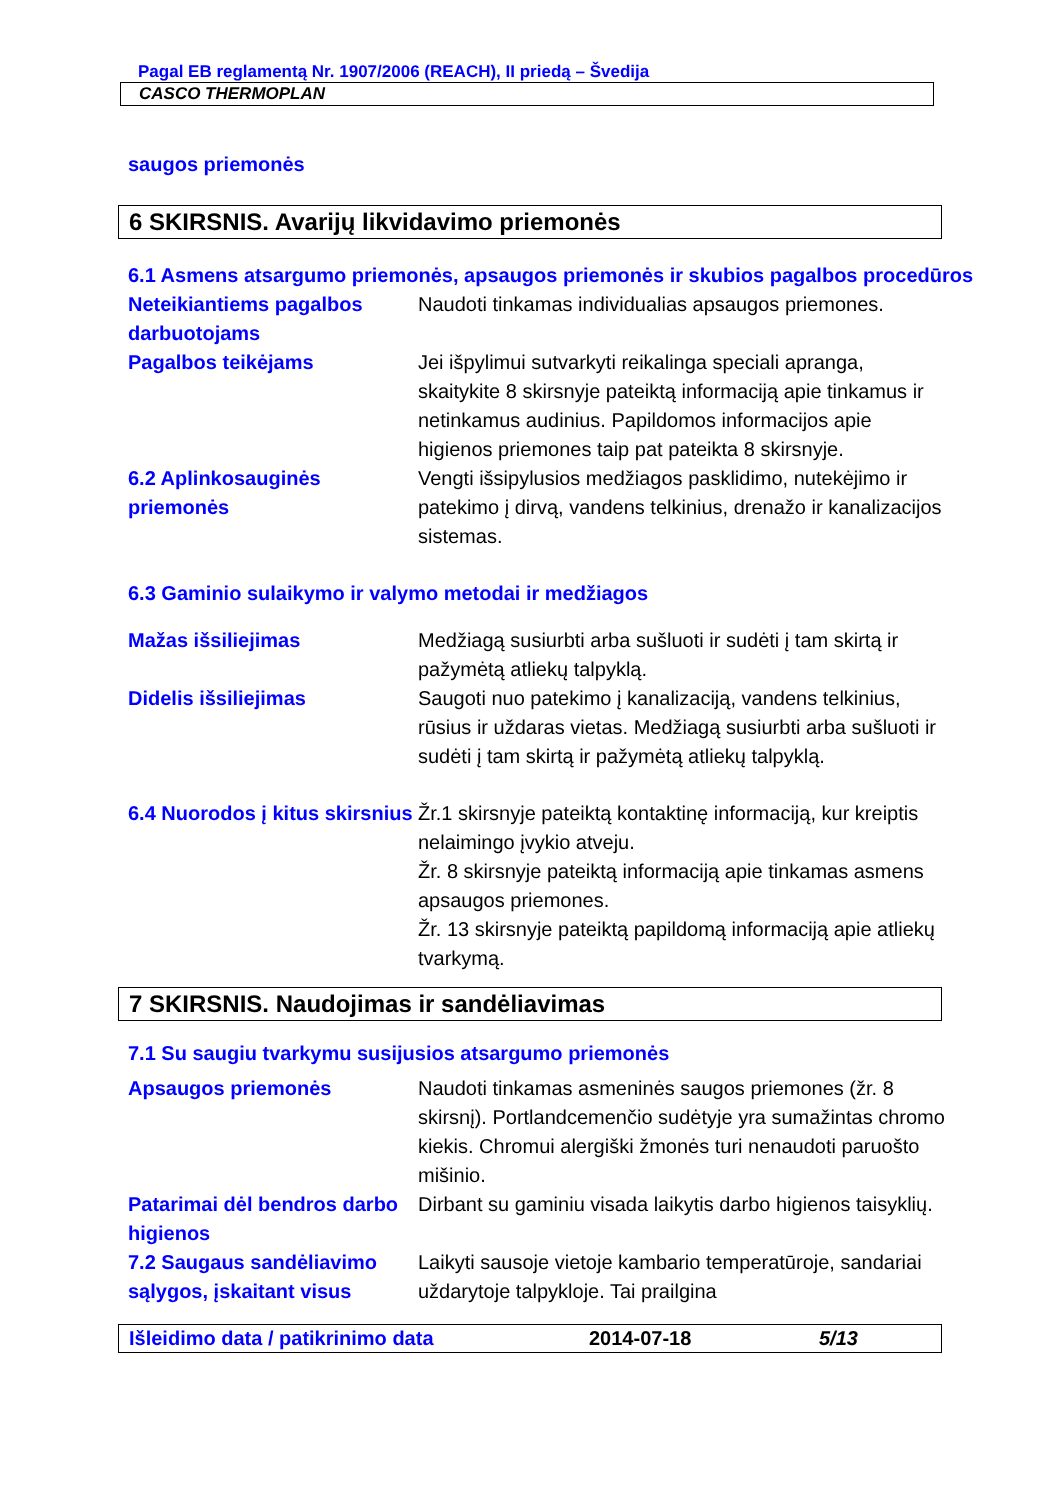Pagal EB reglamentą Nr. 1907/2006 (REACH), II priedą – Švedija
CASCO THERMOPLAN
saugos priemonės
6 SKIRSNIS. Avarijų likvidavimo priemonės
6.1 Asmens atsargumo priemonės, apsaugos priemonės ir skubios pagalbos procedūros
Neteikiantiems pagalbos darbuotojams
Naudoti tinkamas individualias apsaugos priemones.
Pagalbos teikėjams Jei išpylimui sutvarkyti reikalinga speciali apranga, skaitykite 8 skirsnyje pateiktą informaciją apie tinkamus ir netinkamus audinius. Papildomos informacijos apie higienos priemones taip pat pateikta 8 skirsnyje.
6.2 Aplinkosauginės priemonės
Vengti išsipylusios medžiagos pasklidimo, nutekėjimo ir patekimo į dirvą, vandens telkinius, drenažo ir kanalizacijos sistemas.
6.3 Gaminio sulaikymo ir valymo metodai ir medžiagos
Mažas išsiliejimas Medžiagą susiurbti arba sušluoti ir sudėti į tam skirtą ir pažymėtą atliekų talpyklą.
Didelis išsiliejimas Saugoti nuo patekimo į kanalizaciją, vandens telkinius, rūsius ir uždaras vietas. Medžiagą susiurbti arba sušluoti ir sudėti į tam skirtą ir pažymėtą atliekų talpyklą.
6.4 Nuorodos į kitus skirsnius
Žr.1 skirsnyje pateiktą kontaktinę informaciją, kur kreiptis nelaimingo įvykio atveju.
Žr. 8 skirsnyje pateiktą informaciją apie tinkamas asmens apsaugos priemones.
Žr. 13 skirsnyje pateiktą papildomą informaciją apie atliekų tvarkymą.
7 SKIRSNIS. Naudojimas ir sandėliavimas
7.1 Su saugiu tvarkymu susijusios atsargumo priemonės
Apsaugos priemonės Naudoti tinkamas asmeninės saugos priemones (žr. 8 skirsnį). Portlandcemenčio sudėtyje yra sumažintas chromo kiekis. Chromui alergiški žmonės turi nenaudoti paruošto mišinio.
Patarimai dėl bendros darbo higienos
Dirbant su gaminiu visada laikytis darbo higienos taisyklių.
7.2 Saugaus sandėliavimo sąlygos, įskaitant visus
Laikyti sausoje vietoje kambario temperatūroje, sandariai uždarytoje talpykloje. Tai prailgina
Išleidimo data / patikrinimo data 2014-07-18 5/13